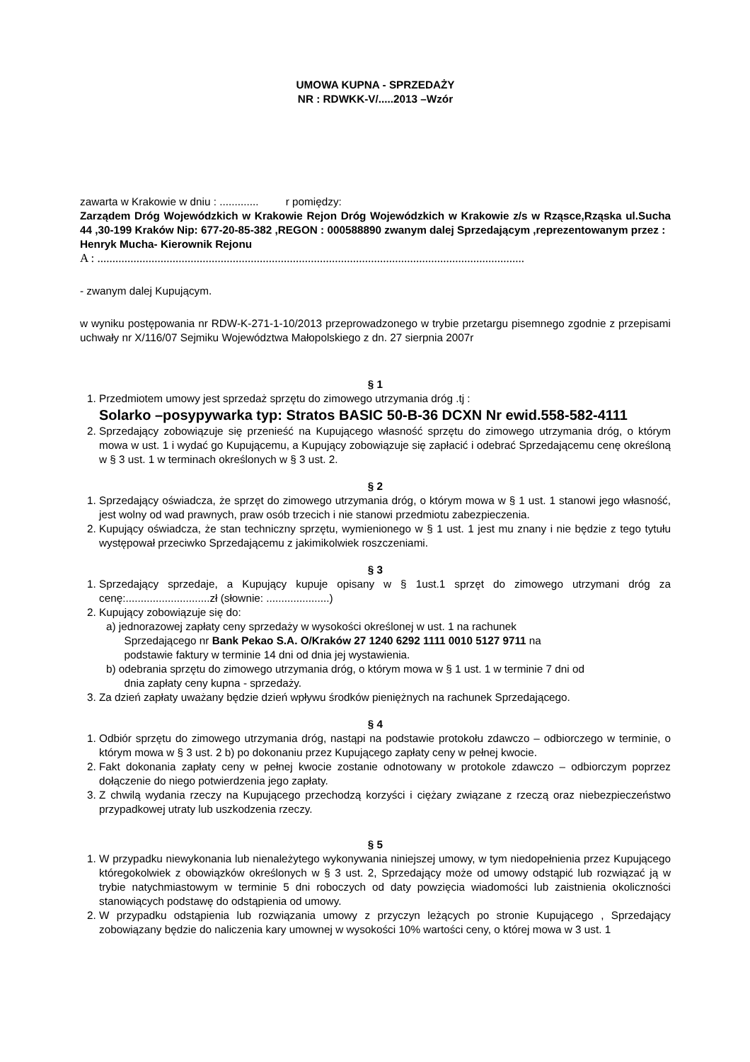UMOWA KUPNA - SPRZEDAŻY
NR : RDWKK-V/.....2013 –Wzór
zawarta w Krakowie w dniu : ............. r pomiędzy:
Zarządem Dróg Wojewódzkich w Krakowie Rejon Dróg Wojewódzkich w Krakowie z/s w Rząsce,Rząska ul.Sucha 44 ,30-199 Kraków Nip: 677-20-85-382 ,REGON : 000588890 zwanym dalej Sprzedającym ,reprezentowanym przez :
Henryk Mucha- Kierownik Rejonu
A : ..............................................................................................................................................
- zwanym dalej Kupującym.
w wyniku postępowania nr RDW-K-271-1-10/2013 przeprowadzonego w trybie przetargu pisemnego zgodnie z przepisami uchwały nr X/116/07 Sejmiku Województwa Małopolskiego z dn. 27 sierpnia 2007r
§ 1
1. Przedmiotem umowy jest sprzedaż sprzętu do zimowego utrzymania dróg .tj :
Solarko –posypywarka typ: Stratos BASIC 50-B-36 DCXN Nr ewid.558-582-4111
2. Sprzedający zobowiązuje się przenieść na Kupującego własność sprzętu do zimowego utrzymania dróg, o którym mowa w ust. 1 i wydać go Kupującemu, a Kupujący zobowiązuje się zapłacić i odebrać Sprzedającemu cenę określoną w § 3 ust. 1 w terminach określonych w § 3 ust. 2.
§ 2
1. Sprzedający oświadcza, że sprzęt do zimowego utrzymania dróg, o którym mowa w § 1 ust. 1 stanowi jego własność, jest wolny od wad prawnych, praw osób trzecich i nie stanowi przedmiotu zabezpieczenia.
2. Kupujący oświadcza, że stan techniczny sprzętu, wymienionego w § 1 ust. 1 jest mu znany i nie będzie z tego tytułu występował przeciwko Sprzedającemu z jakimikolwiek roszczeniami.
§ 3
1. Sprzedający sprzedaje, a Kupujący kupuje opisany w § 1ust.1 sprzęt do zimowego utrzymani dróg za cenę:............................zł (słownie: .....................)
2. Kupujący zobowiązuje się do:
a) jednorazowej zapłaty ceny sprzedaży w wysokości określonej w ust. 1 na rachunek
Sprzedającego nr Bank Pekao S.A. O/Kraków 27 1240 6292 1111 0010 5127 9711 na
podstawie faktury w terminie 14 dni od dnia jej wystawienia.
b) odebrania sprzętu do zimowego utrzymania dróg, o którym mowa w § 1 ust. 1 w terminie 7 dni od
dnia zapłaty ceny kupna - sprzedaży.
3. Za dzień zapłaty uważany będzie dzień wpływu środków pieniężnych na rachunek Sprzedającego.
§ 4
1. Odbiór sprzętu do zimowego utrzymania dróg, nastąpi na podstawie protokołu zdawczo – odbiorczego w terminie, o którym mowa w § 3 ust. 2 b) po dokonaniu przez Kupującego zapłaty ceny w pełnej kwocie.
2. Fakt dokonania zapłaty ceny w pełnej kwocie zostanie odnotowany w protokole zdawczo – odbiorczym poprzez dołączenie do niego potwierdzenia jego zapłaty.
3. Z chwilą wydania rzeczy na Kupującego przechodzą korzyści i ciężary związane z rzeczą oraz niebezpieczeństwo przypadkowej utraty lub uszkodzenia rzeczy.
§ 5
1. W przypadku niewykonania lub nienależytego wykonywania niniejszej umowy, w tym niedopełnienia przez Kupującego któregokolwiek z obowiązków określonych w § 3 ust. 2, Sprzedający może od umowy odstąpić lub rozwiązać ją w trybie natychmiastowym w terminie 5 dni roboczych od daty powzięcia wiadomości lub zaistnienia okoliczności stanowiących podstawę do odstąpienia od umowy.
2. W przypadku odstąpienia lub rozwiązania umowy z przyczyn leżących po stronie Kupującego , Sprzedający zobowiązany będzie do naliczenia kary umownej w wysokości 10% wartości ceny, o której mowa w 3 ust. 1